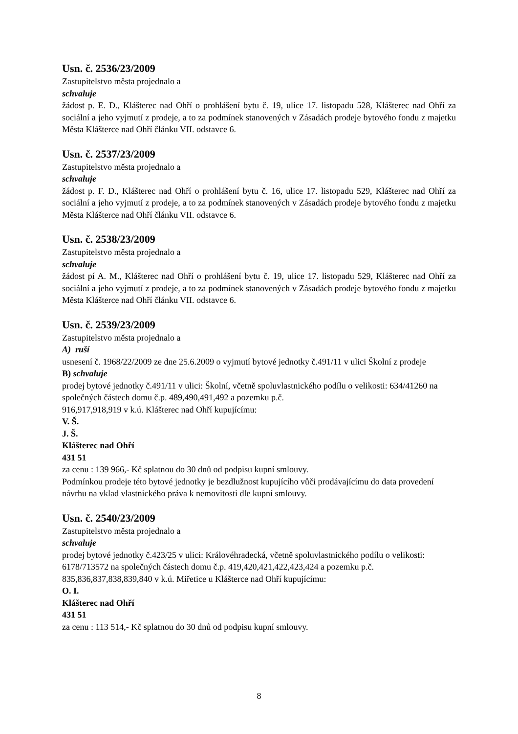Usn. č. 2536/23/2009
Zastupitelstvo města projednalo a
schvaluje
žádost p. E. D., Klášterec nad Ohří o prohlášení bytu č. 19, ulice 17. listopadu 528, Klášterec nad Ohří za sociální a jeho vyjmutí z prodeje, a to za podmínek stanovených v Zásadách prodeje bytového fondu z majetku Města Klášterce nad Ohří článku VII. odstavce 6.
Usn. č. 2537/23/2009
Zastupitelstvo města projednalo a
schvaluje
žádost p. F. D., Klášterec nad Ohří o prohlášení bytu č. 16, ulice 17. listopadu 529, Klášterec nad Ohří za sociální a jeho vyjmutí z prodeje, a to za podmínek stanovených v Zásadách prodeje bytového fondu z majetku Města Klášterce nad Ohří článku VII. odstavce 6.
Usn. č. 2538/23/2009
Zastupitelstvo města projednalo a
schvaluje
žádost pí A. M., Klášterec nad Ohří o prohlášení bytu č. 19, ulice 17. listopadu 529, Klášterec nad Ohří za sociální a jeho vyjmutí z prodeje, a to za podmínek stanovených v Zásadách prodeje bytového fondu z majetku Města Klášterce nad Ohří článku VII. odstavce 6.
Usn. č. 2539/23/2009
Zastupitelstvo města projednalo a
A) ruší
usnesení č. 1968/22/2009 ze dne 25.6.2009 o vyjmutí bytové jednotky č.491/11 v ulici Školní z prodeje
B) schvaluje
prodej bytové jednotky č.491/11 v ulici: Školní, včetně spoluvlastnického podílu o velikosti: 634/41260 na společných částech domu č.p. 489,490,491,492 a pozemku p.č.
916,917,918,919 v k.ú. Klášterec nad Ohří kupujícímu:
V. Š.
J. Š.
Klášterec nad Ohří
431 51
za cenu : 139 966,- Kč splatnou do 30 dnů od podpisu kupní smlouvy.
Podmínkou prodeje této bytové jednotky je bezdlužnost kupujícího vůči prodávajícímu do data provedení návrhu na vklad vlastnického práva k nemovitosti dle kupní smlouvy.
Usn. č. 2540/23/2009
Zastupitelstvo města projednalo a
schvaluje
prodej bytové jednotky č.423/25 v ulici: Královéhradecká, včetně spoluvlastnického podílu o velikosti: 6178/713572 na společných částech domu č.p. 419,420,421,422,423,424 a pozemku p.č. 835,836,837,838,839,840 v k.ú. Miřetice u Klášterce nad Ohří kupujícímu:
O. I.
Klášterec nad Ohří
431 51
za cenu : 113 514,- Kč splatnou do 30 dnů od podpisu kupní smlouvy.
8